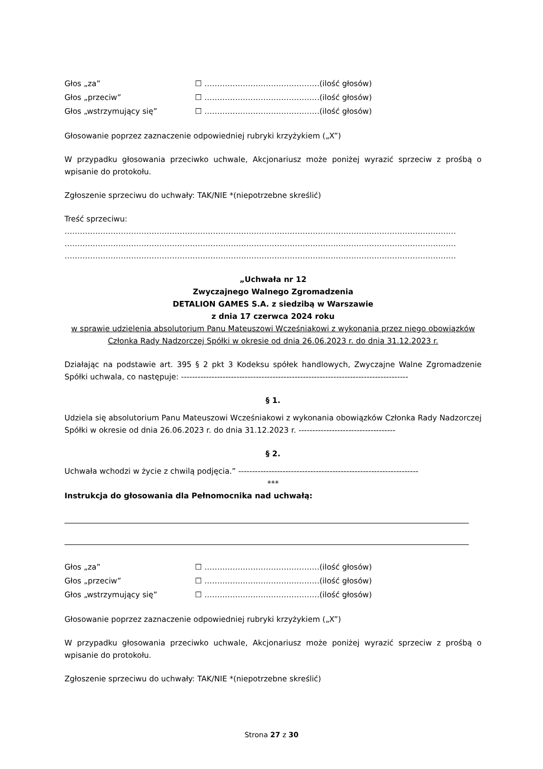Głos „za” ☐ ………………………………………(ilość głosów)
Głos „przeciw” ☐ ………………………………………(ilość głosów)
Głos „wstrzymujący się” ☐ ………………………………………(ilość głosów)
Głosowanie poprzez zaznaczenie odpowiedniej rubryki krzyżykiem („X”)
W przypadku głosowania przeciwko uchwale, Akcjonariusz może poniżej wyrazić sprzeciw z prośbą o wpisanie do protokołu.
Zgłoszenie sprzeciwu do uchwały: TAK/NIE *(niepotrzebne skreślić)
Treść sprzeciwu:
………………………………………………………………………………………………………………………………………
………………………………………………………………………………………………………………………………………
………………………………………………………………………………………………………………………………………
„Uchwała nr 12
Zwyczajnego Walnego Zgromadzenia
DETALION GAMES S.A. z siedzibą w Warszawie
z dnia 17 czerwca 2024 roku
w sprawie udzielenia absolutorium Panu Mateuszowi Wcześniakowi z wykonania przez niego obowiązków Członka Rady Nadzorczej Spółki w okresie od dnia 26.06.2023 r. do dnia 31.12.2023 r.
Działając na podstawie art. 395 § 2 pkt 3 Kodeksu spółek handlowych, Zwyczajne Walne Zgromadzenie Spółki uchwala, co następuje: ----------------------------------------------------------------------------------
§ 1.
Udziela się absolutorium Panu Mateuszowi Wcześniakowi z wykonania obowiązków Członka Rady Nadzorczej Spółki w okresie od dnia 26.06.2023 r. do dnia 31.12.2023 r. -----------------------------------
§ 2.
Uchwała wchodzi w życie z chwilą podjęcia.” -----------------------------------------------------------------
***
Instrukcja do głosowania dla Pełnomocnika nad uchwałą:
Głos „za” ☐ ………………………………………(ilość głosów)
Głos „przeciw” ☐ ………………………………………(ilość głosów)
Głos „wstrzymujący się” ☐ ………………………………………(ilość głosów)
Głosowanie poprzez zaznaczenie odpowiedniej rubryki krzyżykiem („X”)
W przypadku głosowania przeciwko uchwale, Akcjonariusz może poniżej wyrazić sprzeciw z prośbą o wpisanie do protokołu.
Zgłoszenie sprzeciwu do uchwały: TAK/NIE *(niepotrzebne skreślić)
Strona 27 z 30